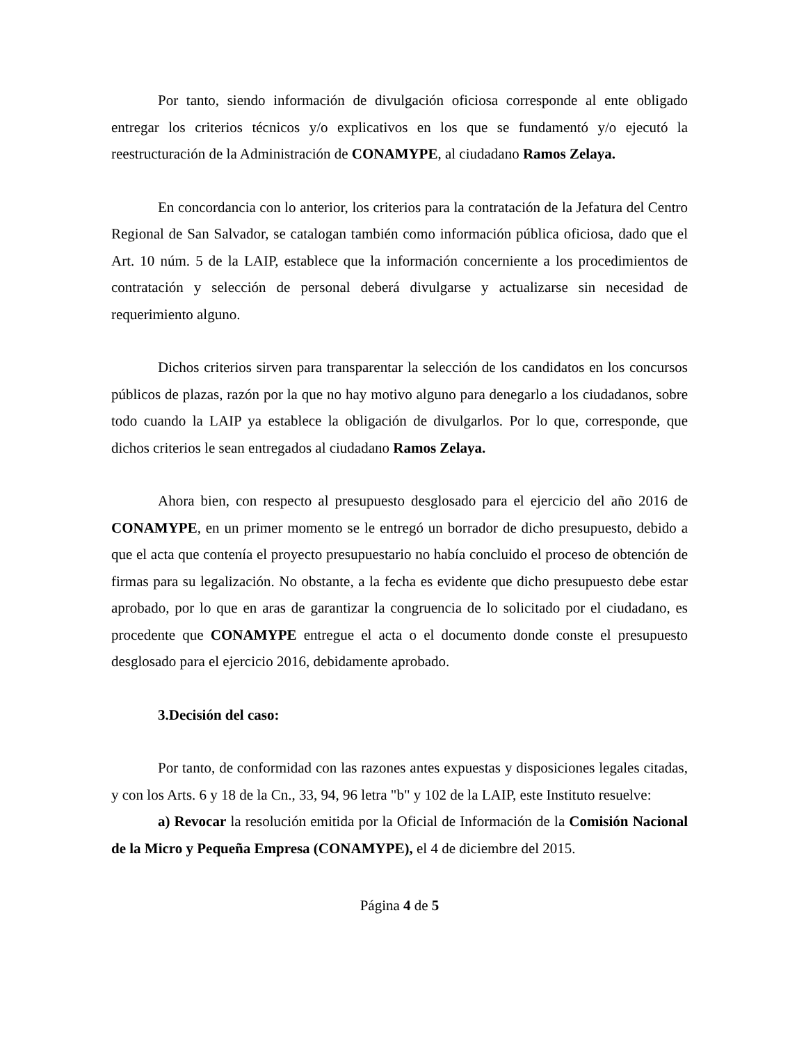Por tanto, siendo información de divulgación oficiosa corresponde al ente obligado entregar los criterios técnicos y/o explicativos en los que se fundamentó y/o ejecutó la reestructuración de la Administración de CONAMYPE, al ciudadano Ramos Zelaya.
En concordancia con lo anterior, los criterios para la contratación de la Jefatura del Centro Regional de San Salvador, se catalogan también como información pública oficiosa, dado que el Art. 10 núm. 5 de la LAIP, establece que la información concerniente a los procedimientos de contratación y selección de personal deberá divulgarse y actualizarse sin necesidad de requerimiento alguno.
Dichos criterios sirven para transparentar la selección de los candidatos en los concursos públicos de plazas, razón por la que no hay motivo alguno para denegarlo a los ciudadanos, sobre todo cuando la LAIP ya establece la obligación de divulgarlos. Por lo que, corresponde, que dichos criterios le sean entregados al ciudadano Ramos Zelaya.
Ahora bien, con respecto al presupuesto desglosado para el ejercicio del año 2016 de CONAMYPE, en un primer momento se le entregó un borrador de dicho presupuesto, debido a que el acta que contenía el proyecto presupuestario no había concluido el proceso de obtención de firmas para su legalización. No obstante, a la fecha es evidente que dicho presupuesto debe estar aprobado, por lo que en aras de garantizar la congruencia de lo solicitado por el ciudadano, es procedente que CONAMYPE entregue el acta o el documento donde conste el presupuesto desglosado para el ejercicio 2016, debidamente aprobado.
3.Decisión del caso:
Por tanto, de conformidad con las razones antes expuestas y disposiciones legales citadas, y con los Arts. 6 y 18 de la Cn., 33, 94, 96 letra "b" y 102 de la LAIP, este Instituto resuelve:
a) Revocar la resolución emitida por la Oficial de Información de la Comisión Nacional de la Micro y Pequeña Empresa (CONAMYPE), el 4 de diciembre del 2015.
Página 4 de 5